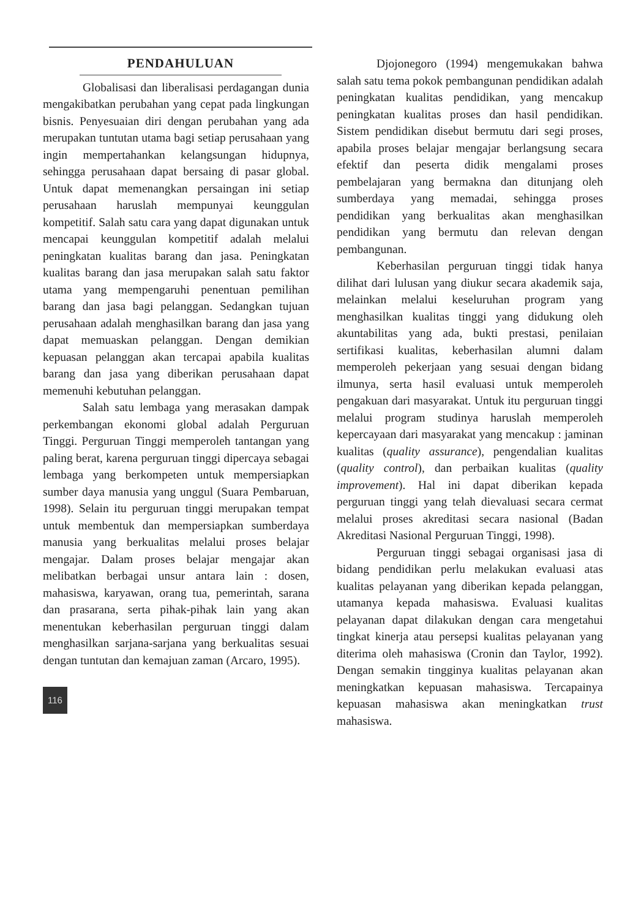PENDAHULUAN
Globalisasi dan liberalisasi perdagangan dunia mengakibatkan perubahan yang cepat pada lingkungan bisnis. Penyesuaian diri dengan perubahan yang ada merupakan tuntutan utama bagi setiap perusahaan yang ingin mempertahankan kelangsungan hidupnya, sehingga perusahaan dapat bersaing di pasar global. Untuk dapat memenangkan persaingan ini setiap perusahaan haruslah mempunyai keunggulan kompetitif. Salah satu cara yang dapat digunakan untuk mencapai keunggulan kompetitif adalah melalui peningkatan kualitas barang dan jasa. Peningkatan kualitas barang dan jasa merupakan salah satu faktor utama yang mempengaruhi penentuan pemilihan barang dan jasa bagi pelanggan. Sedangkan tujuan perusahaan adalah menghasilkan barang dan jasa yang dapat memuaskan pelanggan. Dengan demikian kepuasan pelanggan akan tercapai apabila kualitas barang dan jasa yang diberikan perusahaan dapat memenuhi kebutuhan pelanggan.
Salah satu lembaga yang merasakan dampak perkembangan ekonomi global adalah Perguruan Tinggi. Perguruan Tinggi memperoleh tantangan yang paling berat, karena perguruan tinggi dipercaya sebagai lembaga yang berkompeten untuk mempersiapkan sumber daya manusia yang unggul (Suara Pembaruan, 1998). Selain itu perguruan tinggi merupakan tempat untuk membentuk dan mempersiapkan sumberdaya manusia yang berkualitas melalui proses belajar mengajar. Dalam proses belajar mengajar akan melibatkan berbagai unsur antara lain : dosen, mahasiswa, karyawan, orang tua, pemerintah, sarana dan prasarana, serta pihak-pihak lain yang akan menentukan keberhasilan perguruan tinggi dalam menghasilkan sarjana-sarjana yang berkualitas sesuai dengan tuntutan dan kemajuan zaman (Arcaro, 1995).
116
Djojonegoro (1994) mengemukakan bahwa salah satu tema pokok pembangunan pendidikan adalah peningkatan kualitas pendidikan, yang mencakup peningkatan kualitas proses dan hasil pendidikan. Sistem pendidikan disebut bermutu dari segi proses, apabila proses belajar mengajar berlangsung secara efektif dan peserta didik mengalami proses pembelajaran yang bermakna dan ditunjang oleh sumberdaya yang memadai, sehingga proses pendidikan yang berkualitas akan menghasilkan pendidikan yang bermutu dan relevan dengan pembangunan.
Keberhasilan perguruan tinggi tidak hanya dilihat dari lulusan yang diukur secara akademik saja, melainkan melalui keseluruhan program yang menghasilkan kualitas tinggi yang didukung oleh akuntabilitas yang ada, bukti prestasi, penilaian sertifikasi kualitas, keberhasilan alumni dalam memperoleh pekerjaan yang sesuai dengan bidang ilmunya, serta hasil evaluasi untuk memperoleh pengakuan dari masyarakat. Untuk itu perguruan tinggi melalui program studinya haruslah memperoleh kepercayaan dari masyarakat yang mencakup : jaminan kualitas (quality assurance), pengendalian kualitas (quality control), dan perbaikan kualitas (quality improvement). Hal ini dapat diberikan kepada perguruan tinggi yang telah dievaluasi secara cermat melalui proses akreditasi secara nasional (Badan Akreditasi Nasional Perguruan Tinggi, 1998).
Perguruan tinggi sebagai organisasi jasa di bidang pendidikan perlu melakukan evaluasi atas kualitas pelayanan yang diberikan kepada pelanggan, utamanya kepada mahasiswa. Evaluasi kualitas pelayanan dapat dilakukan dengan cara mengetahui tingkat kinerja atau persepsi kualitas pelayanan yang diterima oleh mahasiswa (Cronin dan Taylor, 1992). Dengan semakin tingginya kualitas pelayanan akan meningkatkan kepuasan mahasiswa. Tercapainya kepuasan mahasiswa akan meningkatkan trust mahasiswa.